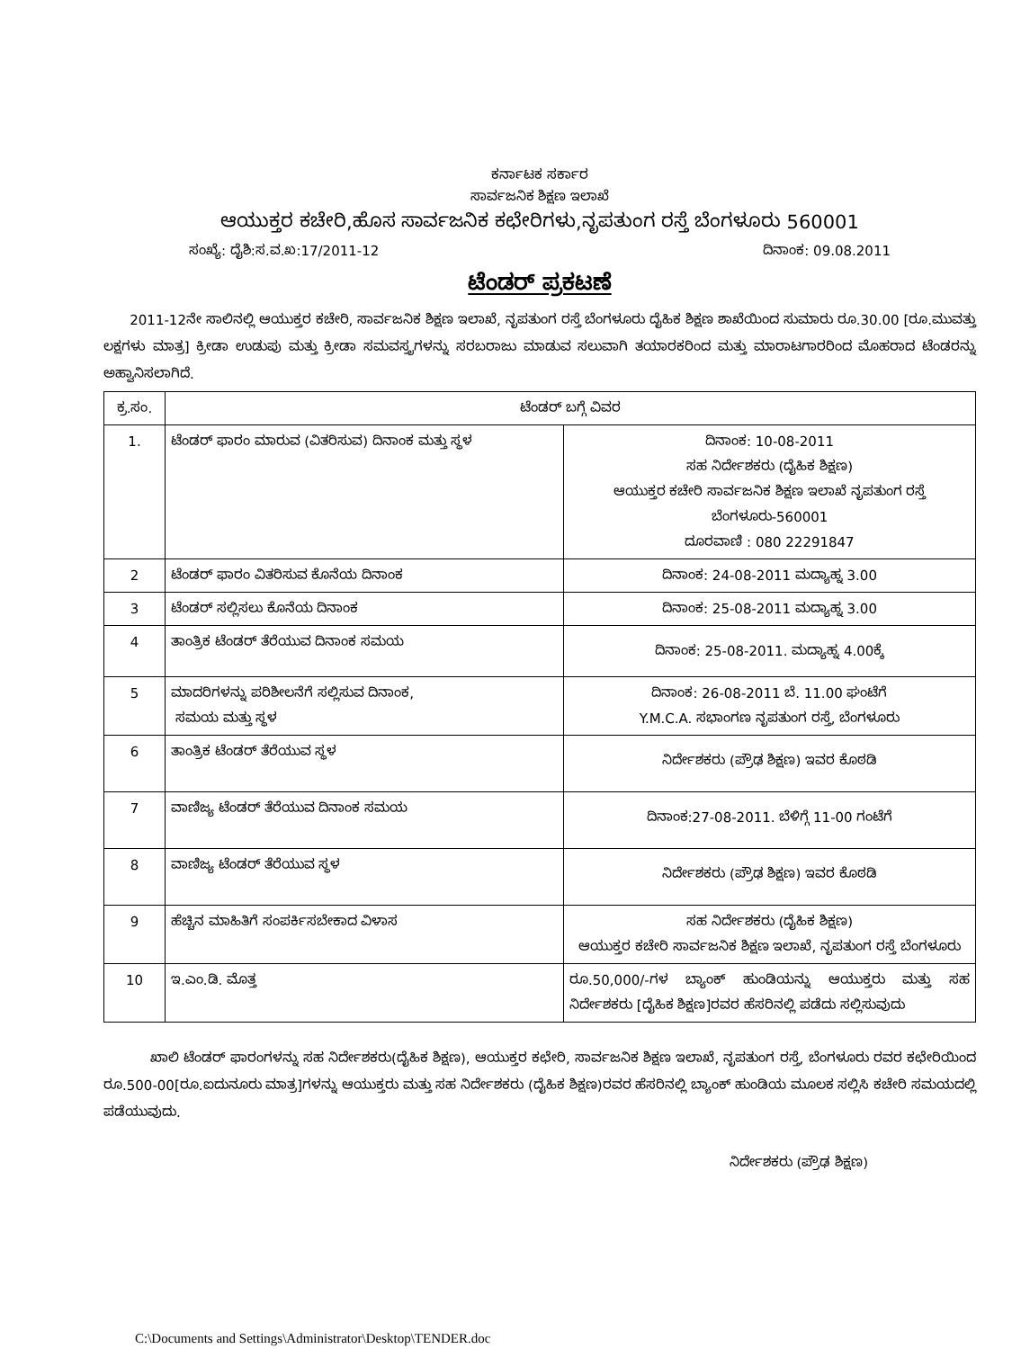ಕರ್ನಾಟಕ ಸರ್ಕಾರ
ಸಾರ್ವಜನಿಕ ಶಿಕ್ಷಣ ಇಲಾಖೆ
ಆಯುಕ್ತರ ಕಚೇರಿ,ಹೊಸ ಸಾರ್ವಜನಿಕ ಕಛೇರಿಗಳು,ನೃಪತುಂಗ ರಸ್ತೆ ಬೆಂಗಳೂರು 560001
ಸಂಖ್ಯೆ: ದೈಶಿ:ಸ.ವ.ಖ:17/2011-12 ದಿನಾಂಕ: 09.08.2011
ಟೆಂಡರ್ ಪ್ರಕಟಣೆ
2011-12ನೇ ಸಾಲಿನಲ್ಲಿ ಆಯುಕ್ತರ ಕಚೇರಿ, ಸಾರ್ವಜನಿಕ ಶಿಕ್ಷಣ ಇಲಾಖೆ, ನೃಪತುಂಗ ರಸ್ತೆ ಬೆಂಗಳೂರು ದೈಹಿಕ ಶಿಕ್ಷಣ ಶಾಖೆಯಿಂದ ಸುಮಾರು ರೂ.30.00 [ರೂ.ಮುವತ್ತು ಲಕ್ಷಗಳು ಮಾತ್ರ] ಕ್ರೀಡಾ ಉಡುಪು ಮತ್ತು ಕ್ರೀಡಾ ಸಮವಸ್ತ್ರಗಳನ್ನು ಸರಬರಾಜು ಮಾಡುವ ಸಲುವಾಗಿ ತಯಾರಕರಿಂದ ಮತ್ತು ಮಾರಾಟಗಾರರಿಂದ ಮೊಹರಾದ ಟೆಂಡರನ್ನು ಅಹ್ವಾನಿಸಲಾಗಿದೆ.
| ಕ್ರ.ಸಂ. | ಟೆಂಡರ್ ಬಗ್ಗೆ ವಿವರ | |
| --- | --- | --- |
| 1. | ಟೆಂಡರ್ ಫಾರಂ ಮಾರುವ (ವಿತರಿಸುವ) ದಿನಾಂಕ ಮತ್ತು ಸ್ಥಳ | ದಿನಾಂಕ: 10-08-2011 ಸಹ ನಿರ್ದೇಶಕರು (ದೈಹಿಕ ಶಿಕ್ಷಣ) ಆಯುಕ್ತರ ಕಚೇರಿ ಸಾರ್ವಜನಿಕ ಶಿಕ್ಷಣ ಇಲಾಖೆ ನೃಪತುಂಗ ರಸ್ತೆ ಬೆಂಗಳೂರು-560001 ದೂರವಾಣಿ : 080 22291847 |
| 2 | ಟೆಂಡರ್ ಫಾರಂ ವಿತರಿಸುವ ಕೊನೆಯ ದಿನಾಂಕ | ದಿನಾಂಕ: 24-08-2011 ಮದ್ಯಾಹ್ನ 3.00 |
| 3 | ಟೆಂಡರ್ ಸಲ್ಲಿಸಲು ಕೊನೆಯ ದಿನಾಂಕ | ದಿನಾಂಕ: 25-08-2011 ಮದ್ಯಾಹ್ನ 3.00 |
| 4 | ತಾಂತ್ರಿಕ ಟೆಂಡರ್ ತೆರೆಯುವ ದಿನಾಂಕ ಸಮಯ | ದಿನಾಂಕ: 25-08-2011. ಮದ್ಯಾಹ್ನ 4.00ಕ್ಕೆ |
| 5 | ಮಾದರಿಗಳನ್ನು ಪರಿಶೀಲನೆಗೆ ಸಲ್ಲಿಸುವ ದಿನಾಂಕ, ಸಮಯ ಮತ್ತು ಸ್ಥಳ | ದಿನಾಂಕ: 26-08-2011 ಬೆ. 11.00 ಘಂಟೆಗೆ Y.M.C.A. ಸಭಾಂಗಣ ನೃಪತುಂಗ ರಸ್ತೆ, ಬೆಂಗಳೂರು |
| 6 | ತಾಂತ್ರಿಕ ಟೆಂಡರ್ ತೆರೆಯುವ ಸ್ಥಳ | ನಿರ್ದೇಶಕರು (ಪ್ರೌಢ ಶಿಕ್ಷಣ) ಇವರ ಕೊಠಡಿ |
| 7 | ವಾಣಿಜ್ಯ ಟೆಂಡರ್ ತೆರೆಯುವ ದಿನಾಂಕ ಸಮಯ | ದಿನಾಂಕ:27-08-2011. ಬೆಳಿಗ್ಗೆ 11-00 ಗಂಟೆಗೆ |
| 8 | ವಾಣಿಜ್ಯ ಟೆಂಡರ್ ತೆರೆಯುವ ಸ್ಥಳ | ನಿರ್ದೇಶಕರು (ಪ್ರೌಢ ಶಿಕ್ಷಣ) ಇವರ ಕೊಠಡಿ |
| 9 | ಹೆಚ್ಚಿನ ಮಾಹಿತಿಗೆ ಸಂಪರ್ಕಿಸಬೇಕಾದ ವಿಳಾಸ | ಸಹ ನಿರ್ದೇಶಕರು (ದೈಹಿಕ ಶಿಕ್ಷಣ) ಆಯುಕ್ತರ ಕಚೇರಿ ಸಾರ್ವಜನಿಕ ಶಿಕ್ಷಣ ಇಲಾಖೆ, ನೃಪತುಂಗ ರಸ್ತೆ ಬೆಂಗಳೂರು |
| 10 | ಇ.ಎಂ.ಡಿ. ಮೊತ್ತ | ರೂ.50,000/-ಗಳ ಬ್ಯಾಂಕ್ ಹುಂಡಿಯನ್ನು ಆಯುಕ್ತರು ಮತ್ತು ಸಹ ನಿರ್ದೇಶಕರು [ದೈಹಿಕ ಶಿಕ್ಷಣ]ರವರ ಹೆಸರಿನಲ್ಲಿ ಪಡೆದು ಸಲ್ಲಿಸುವುದು |
ಖಾಲಿ ಟೆಂಡರ್ ಫಾರಂಗಳನ್ನು ಸಹ ನಿರ್ದೇಶಕರು(ದೈಹಿಕ ಶಿಕ್ಷಣ), ಆಯುಕ್ತರ ಕಛೇರಿ, ಸಾರ್ವಜನಿಕ ಶಿಕ್ಷಣ ಇಲಾಖೆ, ನೃಪತುಂಗ ರಸ್ತೆ, ಬೆಂಗಳೂರು ರವರ ಕಛೇರಿಯಿಂದ ರೂ.500-00[ರೂ.ಐದುನೂರು ಮಾತ್ರ]ಗಳನ್ನು ಆಯುಕ್ತರು ಮತ್ತು ಸಹ ನಿರ್ದೇಶಕರು (ದೈಹಿಕ ಶಿಕ್ಷಣ)ರವರ ಹೆಸರಿನಲ್ಲಿ ಬ್ಯಾಂಕ್ ಹುಂಡಿಯ ಮೂಲಕ ಸಲ್ಲಿಸಿ ಕಚೇರಿ ಸಮಯದಲ್ಲಿ ಪಡೆಯುವುದು.
ನಿರ್ದೇಶಕರು (ಪ್ರೌಢ ಶಿಕ್ಷಣ)
C:\Documents and Settings\Administrator\Desktop\TENDER.doc